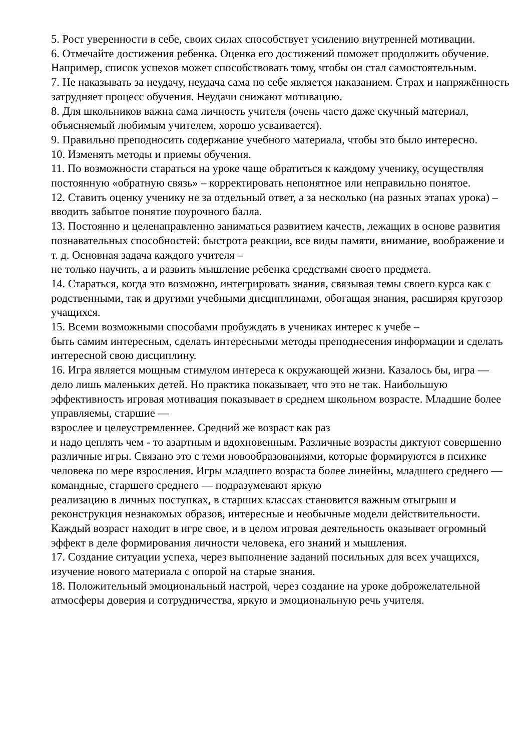5. Рост уверенности в себе, своих силах способствует усилению внутренней мотивации.
6. Отмечайте достижения ребенка. Оценка его достижений поможет продолжить обучение. Например, список успехов может способствовать тому, чтобы он стал самостоятельным.
7. Не наказывать за неудачу, неудача сама по себе является наказанием. Страх и напряжённость затрудняет процесс обучения. Неудачи снижают мотивацию.
8. Для школьников важна сама личность учителя (очень часто даже скучный материал, объясняемый любимым учителем, хорошо усваивается).
9. Правильно преподносить содержание учебного материала, чтобы это было интересно.
10. Изменять методы и приемы обучения.
11. По возможности стараться на уроке чаще обратиться к каждому ученику, осуществляя постоянную «обратную связь» – корректировать непонятное или неправильно понятое.
12. Ставить оценку ученику не за отдельный ответ, а за несколько (на разных этапах урока) – вводить забытое понятие поурочного балла.
13. Постоянно и целенаправленно заниматься развитием качеств, лежащих в основе развития познавательных способностей: быстрота реакции, все виды памяти, внимание, воображение и т. д. Основная задача каждого учителя –
не только научить, а и развить мышление ребенка средствами своего предмета.
14. Стараться, когда это возможно, интегрировать знания, связывая темы своего курса как с родственными, так и другими учебными дисциплинами, обогащая знания, расширяя кругозор учащихся.
15. Всеми возможными способами пробуждать в учениках интерес к учебе –
быть самим интересным, сделать интересными методы преподнесения информации и сделать интересной свою дисциплину.
16. Игра является мощным стимулом интереса к окружающей жизни. Казалось бы, игра — дело лишь маленьких детей. Но практика показывает, что это не так. Наибольшую эффективность игровая мотивация показывает в среднем школьном возрасте. Младшие более управляемы, старшие —
взрослее и целеустремленнее. Средний же возраст как раз
и надо цеплять чем - то азартным и вдохновенным. Различные возрасты диктуют совершенно различные игры. Связано это с теми новообразованиями, которые формируются в психике человека по мере взросления. Игры младшего возраста более линейны, младшего среднего —
командные, старшего среднего — подразумевают яркую
реализацию в личных поступках, в старших классах становится важным отыгрыш и реконструкция незнакомых образов, интересные и необычные модели действительности. Каждый возраст находит в игре свое, и в целом игровая деятельность оказывает огромный эффект в деле формирования личности человека, его знаний и мышления.
17. Создание ситуации успеха, через выполнение заданий посильных для всех учащихся, изучение нового материала с опорой на старые знания.
18. Положительный эмоциональный настрой, через создание на уроке доброжелательной атмосферы доверия и сотрудничества, яркую и эмоциональную речь учителя.